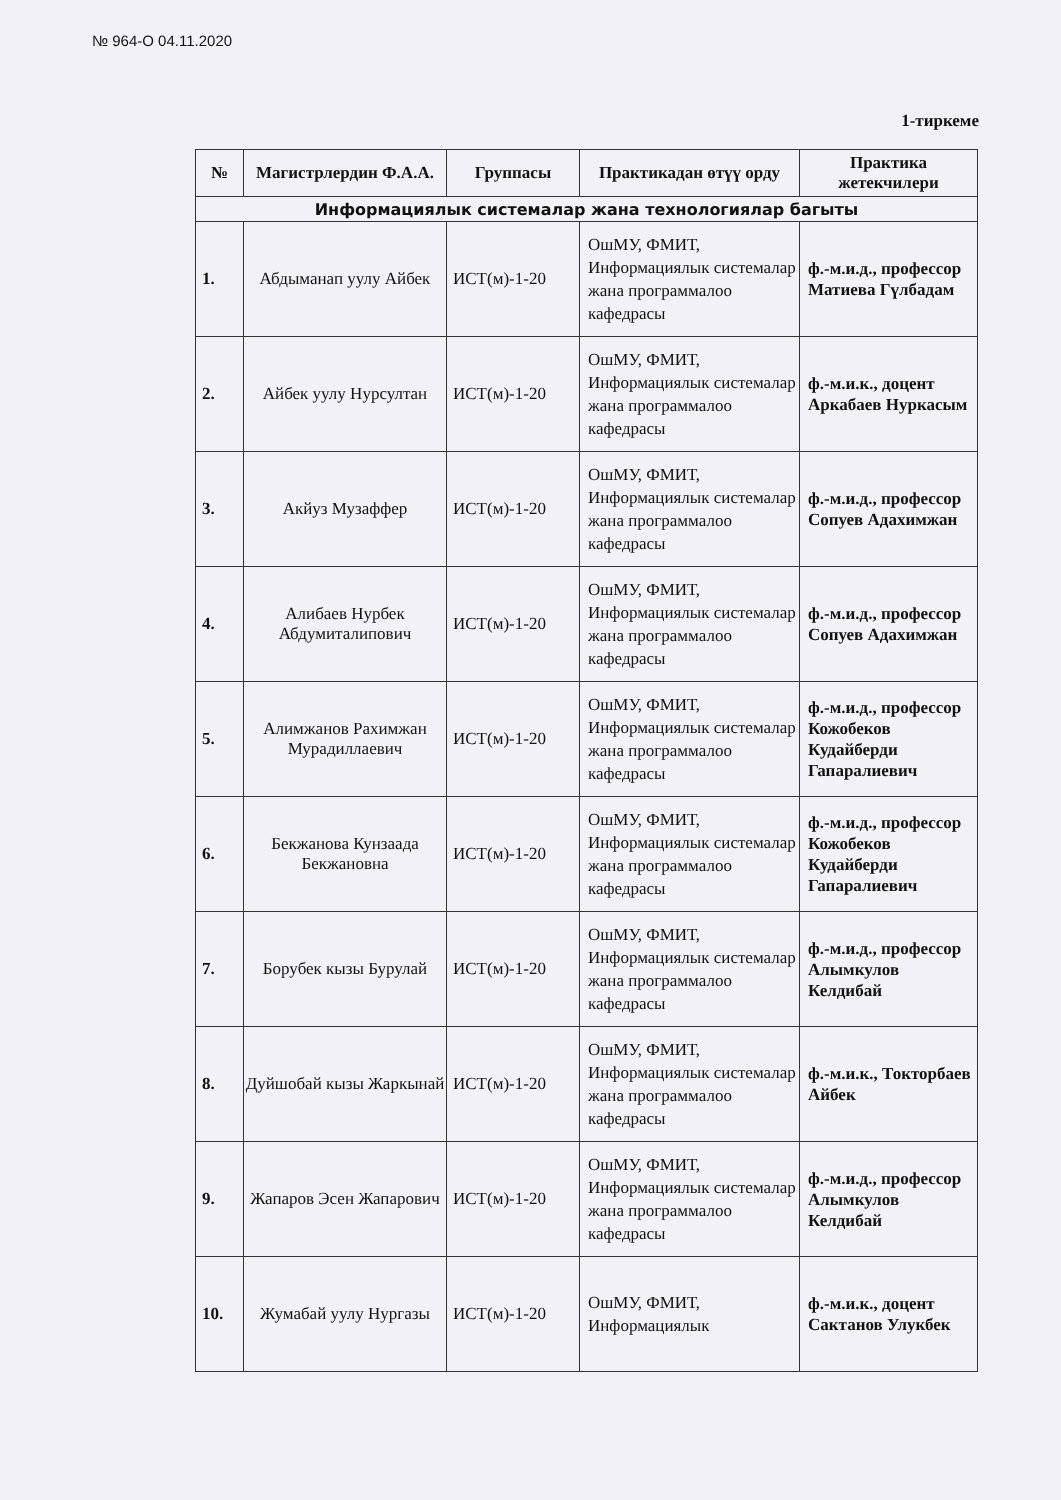№ 964-О 04.11.2020
1-тиркеме
| № | Магистрлердин Ф.А.А. | Группасы | Практикадан өтүү орду | Практика жетекчилери |
| --- | --- | --- | --- | --- |
| Информациялык системалар жана технологиялар багыты | | | | |
| 1. | Абдыманап уулу Айбек | ИСТ(м)-1-20 | ОшМУ, ФМИТ, Информациялык системалар жана программалоо кафедрасы | ф.-м.и.д., профессор Матиева Гүлбадам |
| 2. | Айбек уулу Нурсултан | ИСТ(м)-1-20 | ОшМУ, ФМИТ, Информациялык системалар жана программалоо кафедрасы | ф.-м.и.к., доцент Аркабаев Нуркасым |
| 3. | Акйуз Музаффер | ИСТ(м)-1-20 | ОшМУ, ФМИТ, Информациялык системалар жана программалоо кафедрасы | ф.-м.и.д., профессор Сопуев Адахимжан |
| 4. | Алибаев Нурбек Абдумиталипович | ИСТ(м)-1-20 | ОшМУ, ФМИТ, Информациялык системалар жана программалоо кафедрасы | ф.-м.и.д., профессор Сопуев Адахимжан |
| 5. | Алимжанов Рахимжан Мурадиллаевич | ИСТ(м)-1-20 | ОшМУ, ФМИТ, Информациялык системалар жана программалоо кафедрасы | ф.-м.и.д., профессор Кожобеков Кудайберди Гапаралиевич |
| 6. | Бекжанова Кунзаада Бекжановна | ИСТ(м)-1-20 | ОшМУ, ФМИТ, Информациялык системалар жана программалоо кафедрасы | ф.-м.и.д., профессор Кожобеков Кудайберди Гапаралиевич |
| 7. | Борубек кызы Бурулай | ИСТ(м)-1-20 | ОшМУ, ФМИТ, Информациялык системалар жана программалоо кафедрасы | ф.-м.и.д., профессор Алымкулов Келдибай |
| 8. | Дуйшобай кызы Жаркынай | ИСТ(м)-1-20 | ОшМУ, ФМИТ, Информациялык системалар жана программалоо кафедрасы | ф.-м.и.к., Токторбаев Айбек |
| 9. | Жапаров Эсен Жапарович | ИСТ(м)-1-20 | ОшМУ, ФМИТ, Информациялык системалар жана программалоо кафедрасы | ф.-м.и.д., профессор Алымкулов Келдибай |
| 10. | Жумабай уулу Нургазы | ИСТ(м)-1-20 | ОшМУ, ФМИТ, Информациялык | ф.-м.и.к., доцент Сактанов Улукбек |